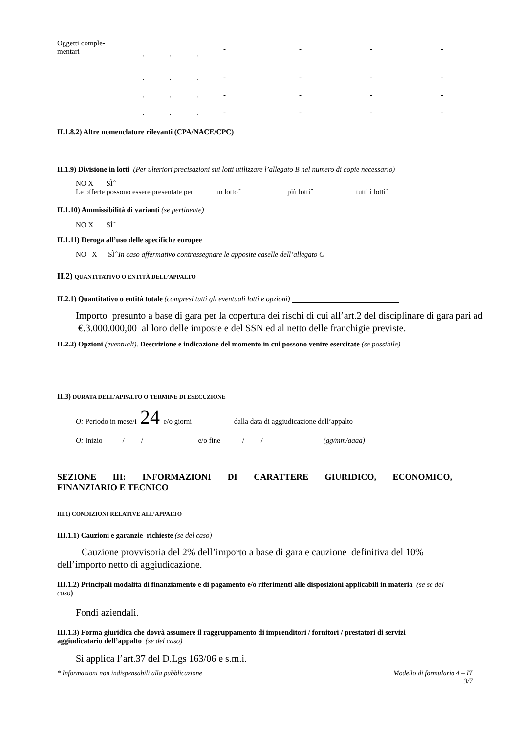Oggetti comple-
mentari... - - - -
... - - - -
... - - - -
... - - - -
II.1.8.2) Altre nomenclature rilevanti (CPA/NACE/CPC)
II.1.9) Divisione in lotti (Per ulteriori precisazioni sui lotti utilizzare l’allegato B nel numero di copie necessario)
NO X SÌ ̂
Le offerte possono essere presentate per: un lotto ̂ più lotti ̂ tutti i lotti ̂
II.1.10) Ammissibilità di varianti (se pertinente)
NO X SÌ ̂
II.1.11) Deroga all’uso delle specifiche europee
NO X SÌ ̂ In caso affermativo contrassegnare le apposite caselle dell’allegato C
II.2) QUANTITATIVO O ENTITÀ DELL’APPALTO
II.2.1) Quantitativo o entità totale (compresi tutti gli eventuali lotti e opzioni)
Importo presunto a base di gara per la copertura dei rischi di cui all’art.2 del disciplinare di gara pari ad €.3.000.000,00 al loro delle imposte e del SSN ed al netto delle franchigie previste.
II.2.2) Opzioni (eventuali). Descrizione e indicazione del momento in cui possono venire esercitate (se possibile)
II.3) DURATA DELL’APPALTO O TERMINE DI ESECUZIONE
O: Periodo in mese/i 24 e/o giorni dalla data di aggiudicazione dell’appalto
O: Inizio / / e/o fine / / (gg/mm/aaaa)
SEZIONE III: INFORMAZIONI DI CARATTERE GIURIDICO, ECONOMICO,
FINANZIARIO E TECNICO
III.1) CONDIZIONI RELATIVE ALL’APPALTO
III.1.1) Cauzioni e garanzie richieste (se del caso)
Cauzione provvisoria del 2% dell’importo a base di gara e cauzione definitiva del 10% dell’importo netto di aggiudicazione.
III.1.2) Principali modalità di finanziamento e di pagamento e/o riferimenti alle disposizioni applicabili in materia (se se del caso)
Fondi aziendali.
III.1.3) Forma giuridica che dovrà assumere il raggruppamento di imprenditori / fornitori / prestatori di servizi aggiudicatario dell’appalto (se del caso)
Si applica l’art.37 del D.Lgs 163/06 e s.m.i.
* Informazioni non indispensabili alla pubblicazione Modello di formulario 4 – IT
3/7